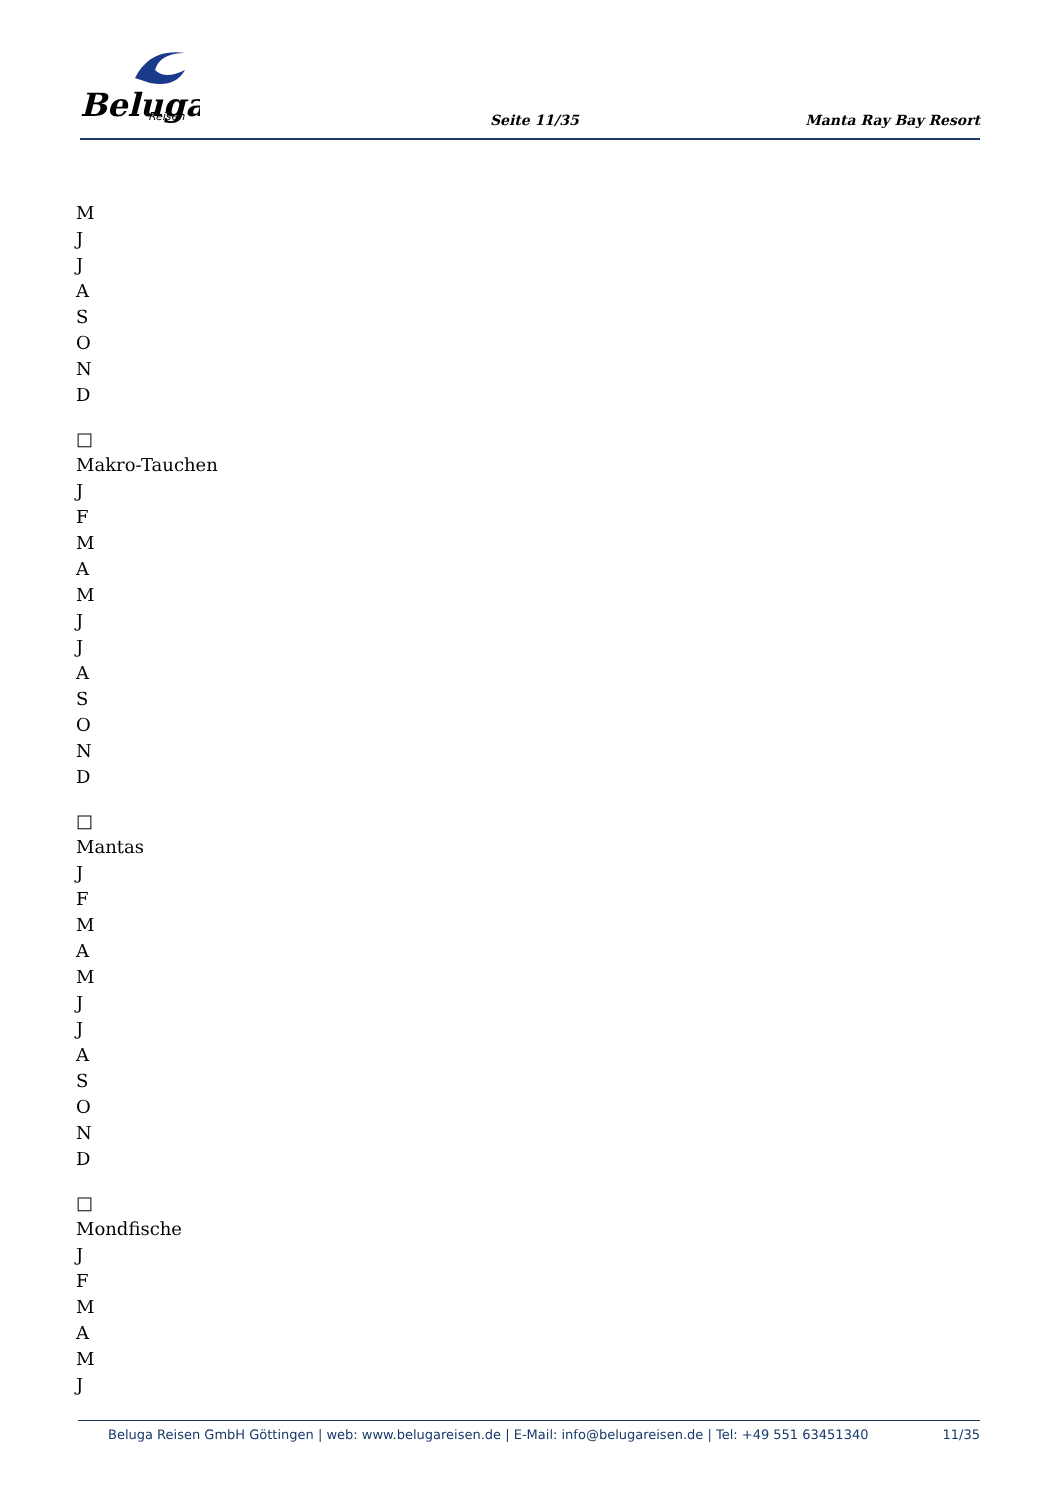Beluga
Reisen
Seite 11/35 Manta Ray Bay Resort
M
J
J
A
S
O
N
D
□
Makro-Tauchen
J
F
M
A
M
J
J
A
S
O
N
D
□
Mantas
J
F
M
A
M
J
J
A
S
O
N
D
□
Mondfische
J
F
M
A
M
J
Beluga Reisen GmbH Göttingen | web: www.belugareisen.de | E-Mail: info@belugareisen.de | Tel: +49 551 63451340 11/35